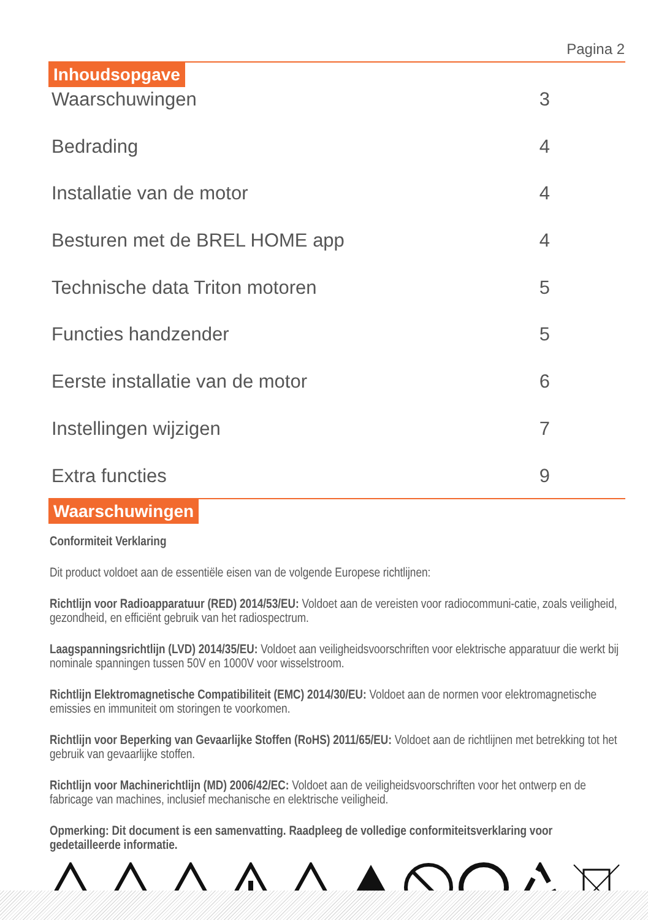Pagina 2
Inhoudsopgave
Waarschuwingen 3
Bedrading 4
Installatie van de motor 4
Besturen met de BREL HOME app 4
Technische data Triton motoren 5
Functies handzender 5
Eerste installatie van de motor 6
Instellingen wijzigen 7
Extra functies 9
Waarschuwingen
Conformiteit Verklaring
Dit product voldoet aan de essentiële eisen van de volgende Europese richtlijnen:
Richtlijn voor Radioapparatuur (RED) 2014/53/EU: Voldoet aan de vereisten voor radiocommuni-catie, zoals veiligheid, gezondheid, en efficiënt gebruik van het radiospectrum.
Laagspanningsrichtlijn (LVD) 2014/35/EU: Voldoet aan veiligheidsvoorschriften voor elektrische apparatuur die werkt bij nominale spanningen tussen 50V en 1000V voor wisselstroom.
Richtlijn Elektromagnetische Compatibiliteit (EMC) 2014/30/EU: Voldoet aan de normen voor elektromagnetische emissies en immuniteit om storingen te voorkomen.
Richtlijn voor Beperking van Gevaarlijke Stoffen (RoHS) 2011/65/EU: Voldoet aan de richtlijnen met betrekking tot het gebruik van gevaarlijke stoffen.
Richtlijn voor Machinerichtlijn (MD) 2006/42/EC: Voldoet aan de veiligheidsvoorschriften voor het ontwerp en de fabricage van machines, inclusief mechanische en elektrische veiligheid.
Opmerking: Dit document is een samenvatting. Raadpleeg de volledige conformiteitsverklaring voor gedetailleerde informatie.